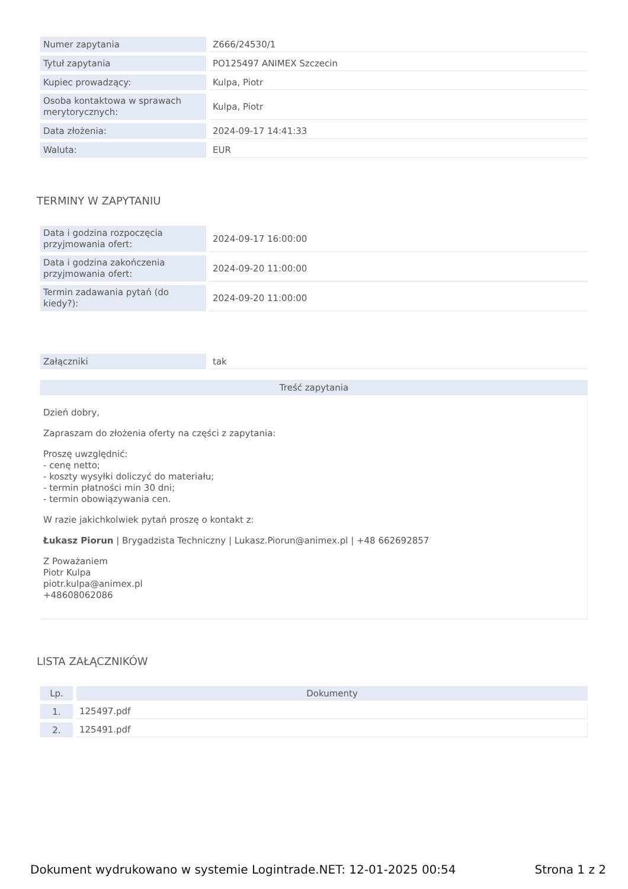| Numer zapytania | Z666/24530/1 |
| Tytuł zapytania | PO125497 ANIMEX Szczecin |
| Kupiec prowadzący: | Kulpa, Piotr |
| Osoba kontaktowa w sprawach merytorycznych: | Kulpa, Piotr |
| Data złożenia: | 2024-09-17 14:41:33 |
| Waluta: | EUR |
TERMINY W ZAPYTANIU
| Data i godzina rozpoczęcia przyjmowania ofert: | 2024-09-17 16:00:00 |
| Data i godzina zakończenia przyjmowania ofert: | 2024-09-20 11:00:00 |
| Termin zadawania pytań (do kiedy?): | 2024-09-20 11:00:00 |
| Załączniki | tak |
Treść zapytania
Dzień dobry,
Zapraszam do złożenia oferty na części z zapytania:
Proszę uwzględnić:
- cenę netto;
- koszty wysyłki doliczyć do materiału;
- termin płatności min 30 dni;
- termin obowiązywania cen.
W razie jakichkolwiek pytań proszę o kontakt z:
Łukasz Piorun | Brygadzista Techniczny | Lukasz.Piorun@animex.pl | +48 662692857
Z Poważaniem
Piotr Kulpa
piotr.kulpa@animex.pl
+48608062086
LISTA ZAŁĄCZNIKÓW
| Lp. | Dokumenty |
| --- | --- |
| 1. | 125497.pdf |
| 2. | 125491.pdf |
Dokument wydrukowano w systemie Logintrade.NET: 12-01-2025 00:54 Strona 1 z 2